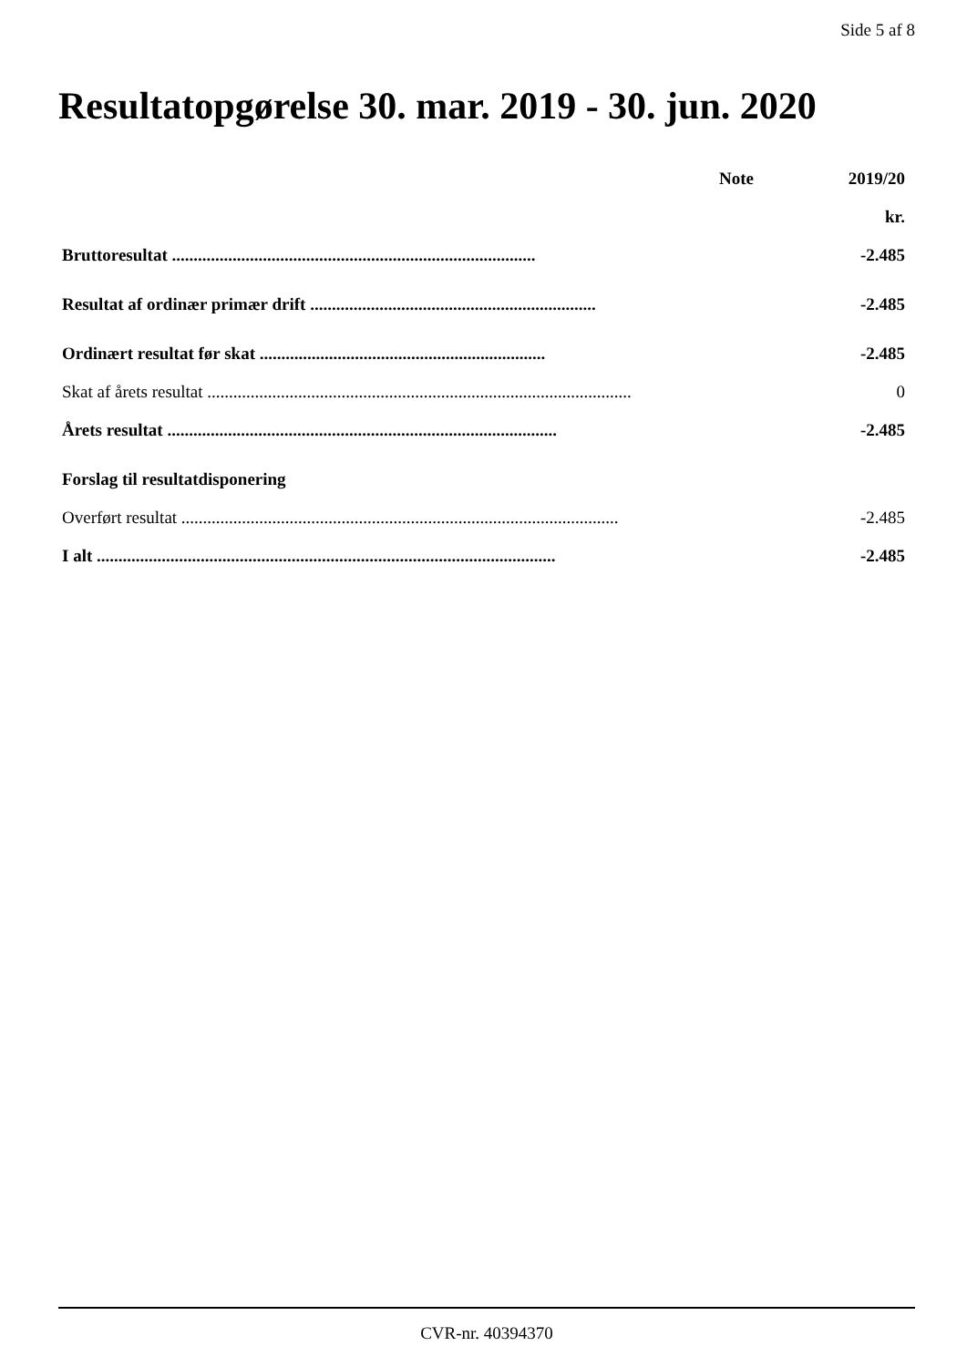Side 5 af 8
Resultatopgørelse 30. mar. 2019 - 30. jun. 2020
| | Note | 2019/20 |
| --- | --- | --- |
| | | kr. |
| Bruttoresultat .................................................................................... | | -2.485 |
| Resultat af ordinær primær drift .................................................................. | | -2.485 |
| Ordinært resultat før skat .................................................................. | | -2.485 |
| Skat af årets resultat .................................................................................................. | | 0 |
| Årets resultat .......................................................................................... | | -2.485 |
| Forslag til resultatdisponering | | |
| Overført resultat ..................................................................................................... | | -2.485 |
| I alt .......................................................................................................... | | -2.485 |
CVR-nr. 40394370